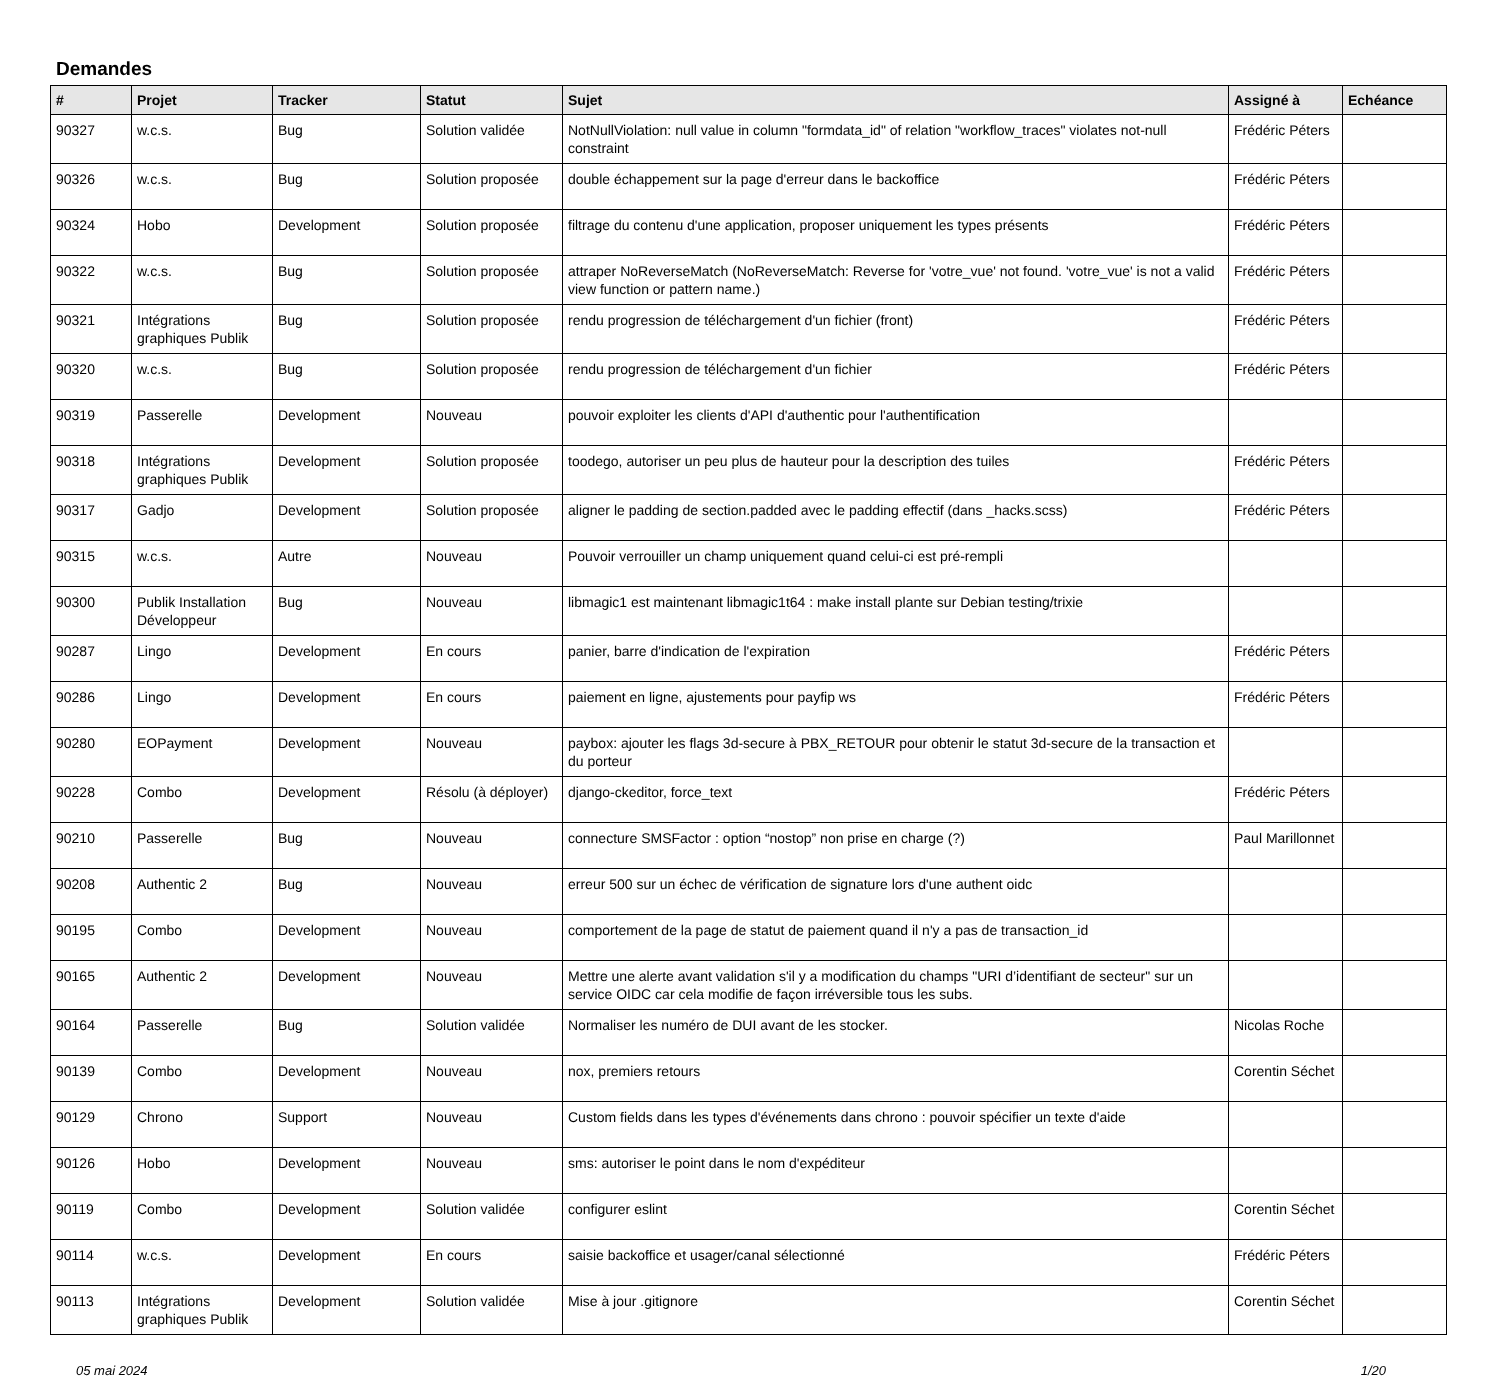Demandes
| # | Projet | Tracker | Statut | Sujet | Assigné à | Echéance |
| --- | --- | --- | --- | --- | --- | --- |
| 90327 | w.c.s. | Bug | Solution validée | NotNullViolation: null value in column "formdata_id" of relation "workflow_traces" violates not-null constraint | Frédéric Péters | |
| 90326 | w.c.s. | Bug | Solution proposée | double échappement sur la page d'erreur dans le backoffice | Frédéric Péters | |
| 90324 | Hobo | Development | Solution proposée | filtrage du contenu d'une application, proposer uniquement les types présents | Frédéric Péters | |
| 90322 | w.c.s. | Bug | Solution proposée | attraper NoReverseMatch (NoReverseMatch: Reverse for 'votre_vue' not found. 'votre_vue' is not a valid view function or pattern name.) | Frédéric Péters | |
| 90321 | Intégrations graphiques Publik | Bug | Solution proposée | rendu progression de téléchargement d'un fichier (front) | Frédéric Péters | |
| 90320 | w.c.s. | Bug | Solution proposée | rendu progression de téléchargement d'un fichier | Frédéric Péters | |
| 90319 | Passerelle | Development | Nouveau | pouvoir exploiter les clients d'API d'authentic pour l'authentification | | |
| 90318 | Intégrations graphiques Publik | Development | Solution proposée | toodego, autoriser un peu plus de hauteur pour la description des tuiles | Frédéric Péters | |
| 90317 | Gadjo | Development | Solution proposée | aligner le padding de section.padded avec le padding effectif (dans _hacks.scss) | Frédéric Péters | |
| 90315 | w.c.s. | Autre | Nouveau | Pouvoir verrouiller un champ uniquement quand celui-ci est pré-rempli | | |
| 90300 | Publik Installation Développeur | Bug | Nouveau | libmagic1 est maintenant libmagic1t64 : make install plante sur Debian testing/trixie | | |
| 90287 | Lingo | Development | En cours | panier, barre d'indication de l'expiration | Frédéric Péters | |
| 90286 | Lingo | Development | En cours | paiement en ligne, ajustements pour payfip ws | Frédéric Péters | |
| 90280 | EOPayment | Development | Nouveau | paybox: ajouter les flags 3d-secure à PBX_RETOUR pour obtenir le statut 3d-secure de la transaction et du porteur | | |
| 90228 | Combo | Development | Résolu (à déployer) | django-ckeditor, force_text | Frédéric Péters | |
| 90210 | Passerelle | Bug | Nouveau | connecture SMSFactor : option “nostop” non prise en charge (?) | Paul Marillonnet | |
| 90208 | Authentic 2 | Bug | Nouveau | erreur 500 sur un échec de vérification de signature lors d'une authent oidc | | |
| 90195 | Combo | Development | Nouveau | comportement de la page de statut de paiement quand il n'y a pas de transaction_id | | |
| 90165 | Authentic 2 | Development | Nouveau | Mettre une alerte avant validation s'il y a modification du champs "URI d’identifiant de secteur" sur un service OIDC car cela modifie de façon irréversible tous les subs. | | |
| 90164 | Passerelle | Bug | Solution validée | Normaliser les numéro de DUI avant de les stocker. | Nicolas Roche | |
| 90139 | Combo | Development | Nouveau | nox, premiers retours | Corentin Séchet | |
| 90129 | Chrono | Support | Nouveau | Custom fields dans les types d'événements dans chrono : pouvoir spécifier un texte d'aide | | |
| 90126 | Hobo | Development | Nouveau | sms: autoriser le point dans le nom d'expéditeur | | |
| 90119 | Combo | Development | Solution validée | configurer eslint | Corentin Séchet | |
| 90114 | w.c.s. | Development | En cours | saisie backoffice et usager/canal sélectionné | Frédéric Péters | |
| 90113 | Intégrations graphiques Publik | Development | Solution validée | Mise à jour .gitignore | Corentin Séchet | |
05 mai 2024 1/20